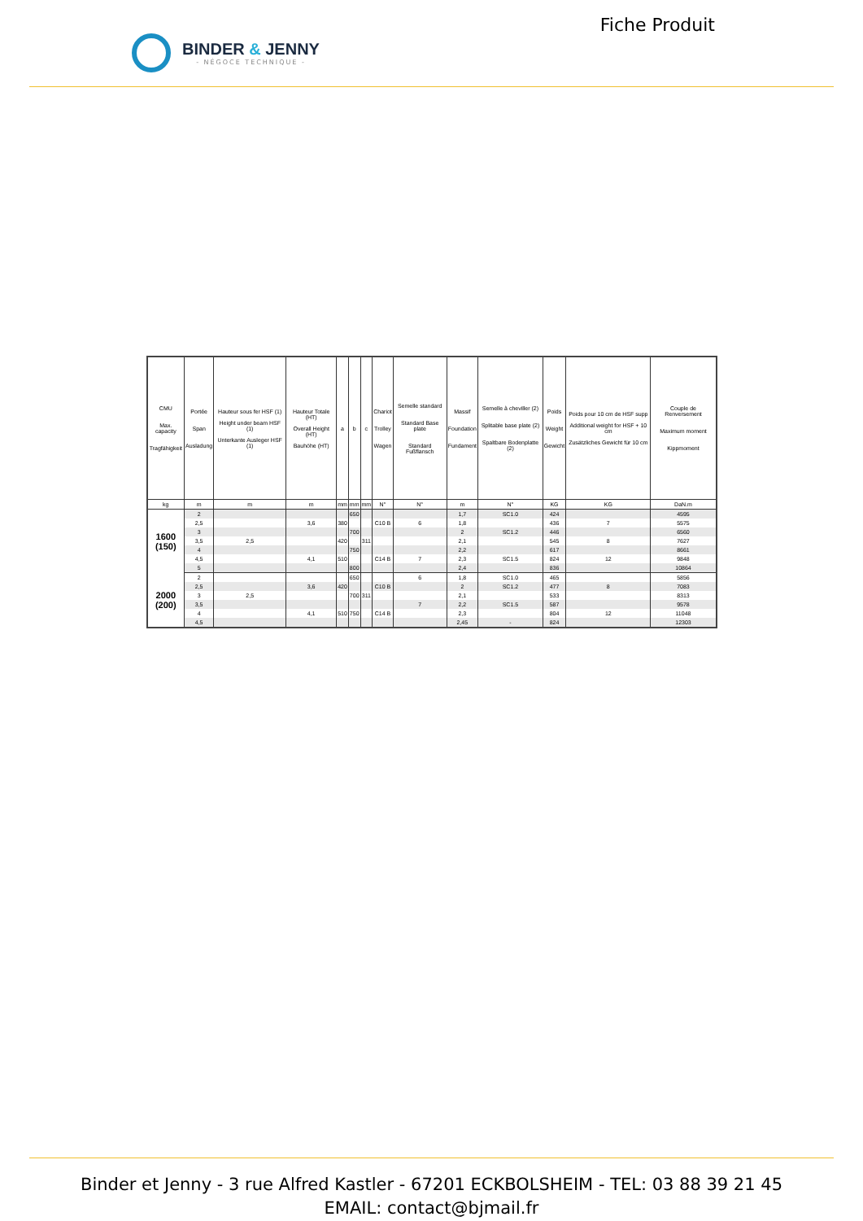BINDER & JENNY
- NÉGOCE TECHNIQUE -
Fiche Produit
| CMU Max. capacity Tragfähigkeit | Portée Span Ausladung | Hauteur sous fer HSF (1) Height under beam HSF (1) Unterkante Ausleger HSF (1) | Hauteur Totale (HT) Overall Height (HT) Bauhöhe (HT) | a | b | c | Chariot Trolley Wagen | Semelle standard Standard Base plate Standard Fußflansch | Massif Foundation Fundament | Semelle à cheviller (2) Splitable base plate (2) Spaltbare Bodenplatte (2) | Poids Weight Gewicht | Poids pour 10 cm de HSF supp Additional weight for HSF + 10 cm Zusätzliches Gewicht für 10 cm | Couple de Renversement Maximum moment Kippmoment |
| --- | --- | --- | --- | --- | --- | --- | --- | --- | --- | --- | --- | --- | --- |
| kg | m | m | m | mm | mm | mm | N° | N° | m | N° | KG | KG | DaN.m |
| 1600 (150) | 2 | | | | 650 | | | | 1,7 | SC1.0 | 424 | | 4595 |
| | 2,5 | | 3,6 | 380 | | | C10 B | 6 | 1,8 | | 436 | 7 | 5575 |
| | 3 | | | | 700 | | | | 2 | SC1.2 | 446 | | 6560 |
| | 3,5 | 2,5 | | 420 | | 311 | | | 2,1 | | 545 | 8 | 7627 |
| | 4 | | | | 750 | | | | 2,2 | | 617 | | 8661 |
| | 4,5 | | 4,1 | 510 | | | C14 B | 7 | 2,3 | SC1.5 | 824 | 12 | 9848 |
| | 5 | | | | 800 | | | | 2,4 | | 836 | | 10864 |
| 2000 (200) | 2 | | | | 650 | | | 6 | 1,8 | SC1.0 | 465 | | 5856 |
| | 2,5 | | 3,6 | 420 | | | C10 B | | 2 | SC1.2 | 477 | 8 | 7083 |
| | 3 | 2,5 | | | 700 | 311 | | | 2,1 | | 533 | | 8313 |
| | 3,5 | | | | | | | 7 | 2,2 | SC1.5 | 587 | | 9578 |
| | 4 | | 4,1 | 510 | 750 | | C14 B | | 2,3 | | 804 | 12 | 11048 |
| | 4,5 | | | | | | | | 2,45 | - | 824 | | 12303 |
Binder et Jenny - 3 rue Alfred Kastler - 67201 ECKBOLSHEIM - TEL: 03 88 39 21 45
EMAIL: contact@bjmail.fr